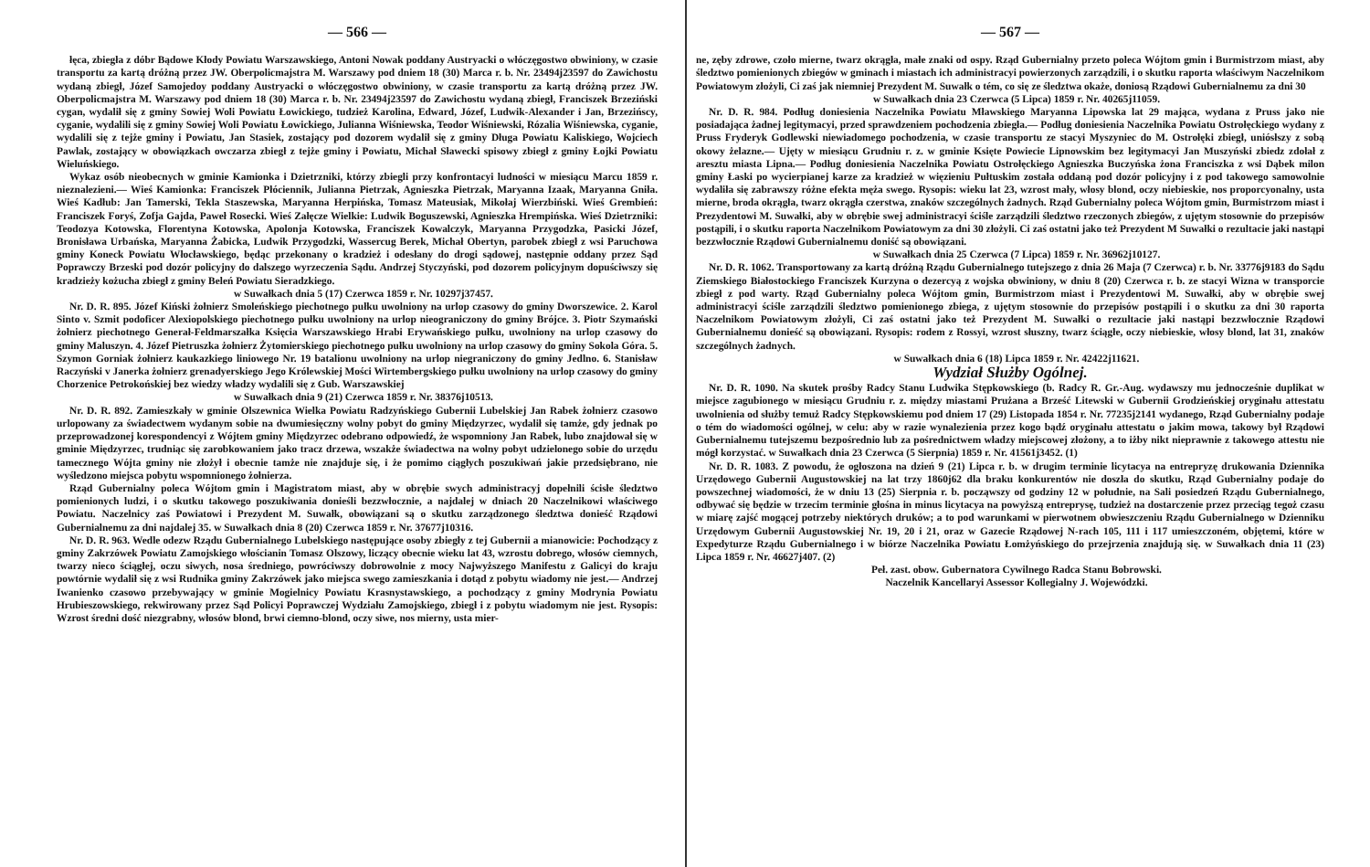— 566 —
łęca, zbiegła z dóbr Bądowe Kłody Powiatu Warszawskiego, Antoni Nowak poddany Austryacki o włóczęgostwo obwiniony, w czasie transportu za kartą dróżną przez JW. Oberpolicmajstra M. Warszawy pod dniem 18 (30) Marca r. b. Nr. 23494j23597 do Zawichostu wydaną zbiegł, Józef Samojedoy poddany Austryacki o włóczęgostwo obwiniony, w czasie transportu za kartą dróżną przez JW. Oberpolicmajstra M. Warszawy pod dniem 18 (30) Marca r. b. Nr. 23494j23597 do Zawichostu wydaną zbiegł, Franciszek Brzeziński cygan, wydalił się z gminy Sowiej Woli Powiatu Łowickiego, tudzież Karolina, Edward, Józef, Ludwik-Alexander i Jan, Brzezińscy, cyganie, wydalili się z gminy Sowiej Woli Powiatu Łowickiego, Julianna Wiśniewska, Teodor Wiśniewski, Rózalia Wiśniewska, cyganie, wydalili się z tejże gminy i Powiatu, Jan Stasiek, zostający pod dozorem wydalił się z gminy Długa Powiatu Kaliskiego, Wojciech Pawlak, zostający w obowiązkach owczarza zbiegł z tejże gminy i Powiatu, Michał Sławecki spisowy zbiegł z gminy Łojki Powiatu Wieluńskiego.
Wykaz osób nieobecnych w gminie Kamionka i Dzietrzniki, którzy zbiegli przy konfrontacyi ludności w miesiącu Marcu 1859 r. nieznalezieni.— Wieś Kamionka: Franciszek Płóciennik, Julianna Pietrzak, Agnieszka Pietrzak, Maryanna Izaak, Maryanna Gniła. Wieś Kadłub: Jan Tamerski, Tekla Staszewska, Maryanna Herpińska, Tomasz Mateusiak, Mikołaj Wierzbiński. Wieś Grembień: Franciszek Foryś, Zofja Gajda, Paweł Rosecki. Wieś Załęcze Wielkie: Ludwik Boguszewski, Agnieszka Hrempińska. Wieś Dzietrzniki: Teodozya Kotowska, Florentyna Kotowska, Apolonja Kotowska, Franciszek Kowalczyk, Maryanna Przygodzka, Pasicki Józef, Bronisława Urbańska, Maryanna Żabicka, Ludwik Przygodzki, Wassercug Berek, Michał Obertyn, parobek zbiegł z wsi Paruchowa gminy Koneck Powiatu Włocławskiego, będąc przekonany o kradzież i odesłany do drogi sądowej, następnie oddany przez Sąd Poprawczy Brzeski pod dozór policyjny do dalszego wyrzeczenia Sądu. Andrzej Styczyński, pod dozorem policyjnym dopuściwszy się kradzieży kożucha zbiegł z gminy Beleń Powiatu Sieradzkiego.
w Suwałkach dnia 5 (17) Czerwca 1859 r. Nr. 10297j37457.
Nr. D. R. 895. Józef Kiński żołnierz Smoleńskiego piechotnego pułku uwolniony na urlop czasowy do gminy Dworszewice. 2. Karol Sinto v. Szmit podoficer Alexiopolskiego piechotnego pułku uwolniony na urlop nieograniczony do gminy Brójce. 3. Piotr Szymański żołnierz piechotnego Generał-Feldmarszałka Księcia Warszawskiego Hrabi Erywańskiego pułku, uwolniony na urlop czasowy do gminy Maluszyn. 4. Józef Pietruszka żołnierz Żytomierskiego piechotnego pułku uwolniony na urlop czasowy do gminy Sokola Góra. 5. Szymon Gorniak żołnierz kaukazkiego liniowego Nr. 19 batalionu uwolniony na urlop niegraniczony do gminy Jedlno. 6. Stanisław Raczyński v Janerka żołnierz grenadyerskiego Jego Królewskiej Mości Wirtembergskiego pułku uwolniony na urlop czasowy do gminy Chorzenice Petrokońskiej bez wiedzy władzy wydalili się z Gub. Warszawskiej
w Suwałkach dnia 9 (21) Czerwca 1859 r. Nr. 38376j10513.
Nr. D. R. 892. Zamieszkały w gminie Olszewnica Wielka Powiatu Radzyńskiego Gubernii Lubelskiej Jan Rabek żołnierz czasowo urlopowany za świadectwem wydanym sobie na dwumiesięczny wolny pobyt do gminy Międzyrzec, wydalił się tamże, gdy jednak po przeprowadzonej korespondencyi z Wójtem gminy Międzyrzec odebrano odpowiedź, że wspomniony Jan Rabek, lubo znajdował się w gminie Międzyrzec, trudniąc się zarobkowaniem jako tracz drzewa, wszakże świadectwa na wolny pobyt udzielonego sobie do urzędu tamecznego Wójta gminy nie złożył i obecnie tamże nie znajduje się, i że pomimo ciągłych poszukiwań jakie przedsiębrano, nie wyśledzono miejsca pobytu wspomnionego żołnierza.
Rząd Gubernialny poleca Wójtom gmin i Magistratom miast, aby w obrębie swych administracyj dopełnili ścisłe śledztwo pomienionych ludzi, i o skutku takowego poszukiwania donieśli bezzwłocznie, a najdalej w dniach 20 Naczelnikowi właściwego Powiatu. Naczelnicy zaś Powiatowi i Prezydent M. Suwałk, obowiązani są o skutku zarządzonego śledztwa donieść Rządowi Gubernialnemu za dni najdalej 35. w Suwałkach dnia 8 (20) Czerwca 1859 r. Nr. 37677j10316.
Nr. D. R. 963. Wedle odezw Rządu Gubernialnego Lubelskiego następujące osoby zbiegły z tej Gubernii a mianowicie: Pochodzący z gminy Zakrzówek Powiatu Zamojskiego włościanin Tomasz Olszowy, liczący obecnie wieku lat 43, wzrostu dobrego, włosów ciemnych, twarzy nieco ściągłej, oczu siwych, nosa średniego, powróciwszy dobrowolnie z mocy Najwyższego Manifestu z Galicyi do kraju powtórnie wydalił się z wsi Rudnika gminy Zakrzówek jako miejsca swego zamieszkania i dotąd z pobytu wiadomy nie jest.— Andrzej Iwanienko czasowo przebywający w gminie Mogielnicy Powiatu Krasnystawskiego, a pochodzący z gminy Modrynia Powiatu Hrubieszowskiego, rekwirowany przez Sąd Policyi Poprawczej Wydziału Zamojskiego, zbiegł i z pobytu wiadomym nie jest. Rysopis: Wzrost średni dość niezgrabny, włosów blond, brwi ciemno-blond, oczy siwe, nos mierny, usta mier-
— 567 —
ne, zęby zdrowe, czoło mierne, twarz okrągła, małe znaki od ospy. Rząd Gubernialny przeto poleca Wójtom gmin i Burmistrzom miast, aby śledztwo pomienionych zbiegów w gminach i miastach ich administracyi powierzonych zarządzili, i o skutku raporta właściwym Naczelnikom Powiatowym złożyli, Ci zaś jak niemniej Prezydent M. Suwałk o tém, co się ze śledztwa okaże, doniosą Rządowi Gubernialnemu za dni 30
w Suwałkach dnia 23 Czerwca (5 Lipca) 1859 r. Nr. 40265j11059.
Nr. D. R. 984. Podług doniesienia Naczelnika Powiatu Mławskiego Maryanna Lipowska lat 29 mająca, wydana z Pruss jako nie posiadająca żadnej legitymacyi, przed sprawdzeniem pochodzenia zbiegła.— Podług doniesienia Naczelnika Powiatu Ostrołęckiego wydany z Pruss Fryderyk Godlewski niewiadomego pochodzenia, w czasie transportu ze stacyi Myszyniec do M. Ostrołęki zbiegł, uniósłszy z sobą okowy żelazne.— Ujęty w miesiącu Grudniu r. z. w gminie Księte Powiecie Lipnowskim bez legitymacyi Jan Muszyński zbiedz zdołał z aresztu miasta Lipna.— Podług doniesienia Naczelnika Powiatu Ostrołęckiego Agnieszka Buczyńska żona Franciszka z wsi Dąbek milon gminy Łaski po wycierpianej karze za kradzież w więzieniu Pułtuskim została oddaną pod dozór policyjny i z pod takowego samowolnie wydaliła się zabrawszy różne efekta męża swego. Rysopis: wieku lat 23, wzrost mały, włosy blond, oczy niebieskie, nos proporcyonalny, usta mierne, broda okrągła, twarz okrągła czerstwa, znaków szczególnych żadnych. Rząd Gubernialny poleca Wójtom gmin, Burmistrzom miast i Prezydentowi M. Suwałki, aby w obrębie swej administracyi ściśle zarządzili śledztwo rzeczonych zbiegów, z ujętym stosownie do przepisów postąpili, i o skutku raporta Naczelnikom Powiatowym za dni 30 złożyli. Ci zaś ostatni jako też Prezydent M Suwałki o rezultacie jaki nastąpi bezzwłocznie Rządowi Gubernialnemu doniść są obowiązani.
w Suwałkach dnia 25 Czerwca (7 Lipca) 1859 r. Nr. 36962j10127.
Nr. D. R. 1062. Transportowany za kartą dróżną Rządu Gubernialnego tutejszego z dnia 26 Maja (7 Czerwca) r. b. Nr. 33776j9183 do Sądu Ziemskiego Białostockiego Franciszek Kurzyna o dezercyą z wojska obwiniony, w dniu 8 (20) Czerwca r. b. ze stacyi Wizna w transporcie zbiegł z pod warty. Rząd Gubernialny poleca Wójtom gmin, Burmistrzom miast i Prezydentowi M. Suwałki, aby w obrębie swej administracyi ściśle zarządzili śledztwo pomienionego zbiega, z ujętym stosownie do przepisów postąpili i o skutku za dni 30 raporta Naczelnikom Powiatowym złożyli, Ci zaś ostatni jako też Prezydent M. Suwałki o rezultacie jaki nastąpi bezzwłocznie Rządowi Gubernialnemu donieść są obowiązani. Rysopis: rodem z Rossyi, wzrost słuszny, twarz ściągłe, oczy niebieskie, włosy blond, lat 31, znaków szczególnych żadnych.
w Suwałkach dnia 6 (18) Lipca 1859 r. Nr. 42422j11621.
Wydział Służby Ogólnej.
Nr. D. R. 1090. Na skutek prośby Radcy Stanu Ludwika Stępkowskiego (b. Radcy R. Gr.-Aug. wydawszy mu jednocześnie duplikat w miejsce zagubionego w miesiącu Grudniu r. z. między miastami Prużana a Brześć Litewski w Gubernii Grodzieńskiej oryginału attestatu uwolnienia od służby temuż Radcy Stępkowskiemu pod dniem 17 (29) Listopada 1854 r. Nr. 77235j2141 wydanego, Rząd Gubernialny podaje o tém do wiadomości ogólnej, w celu: aby w razie wynalezienia przez kogo bądź oryginału attestatu o jakim mowa, takowy był Rządowi Gubernialnemu tutejszemu bezpośrednio lub za pośrednictwem władzy miejscowej złożony, a to iżby nikt nieprawnie z takowego attestu nie mógł korzystać. w Suwałkach dnia 23 Czerwca (5 Sierpnia) 1859 r. Nr. 41561j3452. (1)
Nr. D. R. 1083. Z powodu, że ogłoszona na dzień 9 (21) Lipca r. b. w drugim terminie licytacya na entrepryzę drukowania Dziennika Urzędowego Gubernii Augustowskiej na lat trzy 1860j62 dla braku konkurentów nie doszła do skutku, Rząd Gubernialny podaje do powszechnej wiadomości, że w dniu 13 (25) Sierpnia r. b. począwszy od godziny 12 w południe, na Sali posiedzeń Rządu Gubernialnego, odbywać się będzie w trzecim terminie głośna in minus licytacya na powyższą entreprysę, tudzież na dostarczenie przez przeciąg tegoż czasu w miarę zajść mogącej potrzeby niektórych druków; a to pod warunkami w pierwotnem obwieszczeniu Rządu Gubernialnego w Dzienniku Urzędowym Gubernii Augustowskiej Nr. 19, 20 i 21, oraz w Gazecie Rządowej N-rach 105, 111 i 117 umieszczoném, objętemi, które w Expedyturze Rządu Gubernialnego i w biórze Naczelnika Powiatu Łomżyńskiego do przejrzenia znajdują się. w Suwałkach dnia 11 (23) Lipca 1859 r. Nr. 46627j407. (2)
Peł. zast. obow. Gubernatora Cywilnego Radca Stanu Bobrowski.
Naczelnik Kancellaryi Assessor Kollegialny J. Wojewódzki.